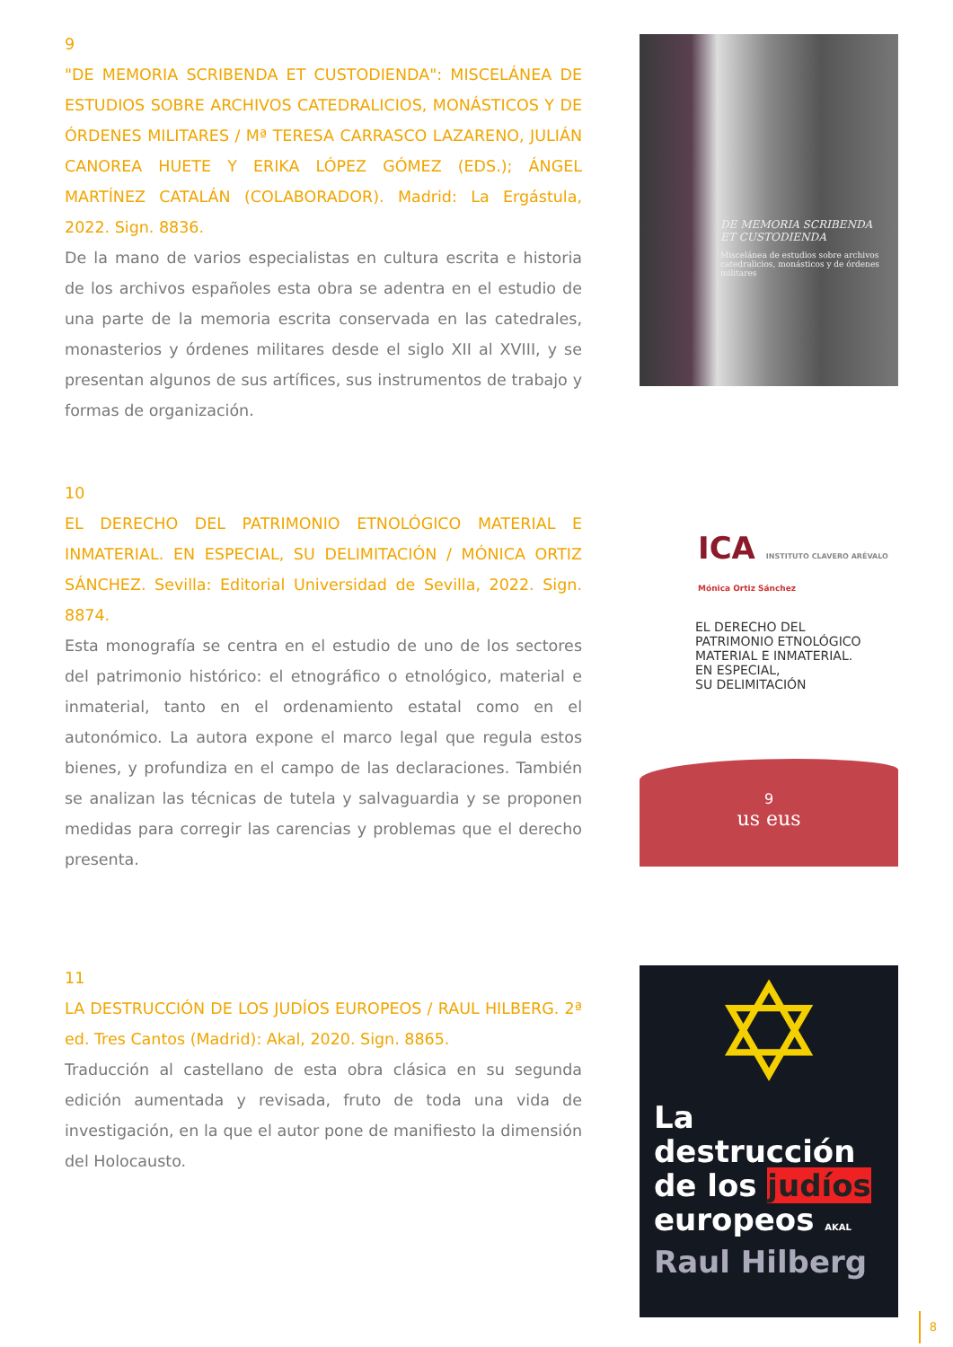9
"DE MEMORIA SCRIBENDA ET CUSTODIENDA": MISCELÁNEA DE ESTUDIOS SOBRE ARCHIVOS CATEDRALICIOS, MONÁSTICOS Y DE ÓRDENES MILITARES / Mª TERESA CARRASCO LAZARENO, JULIÁN CANOREA HUETE Y ERIKA LÓPEZ GÓMEZ (EDS.); ÁNGEL MARTÍNEZ CATALÁN (COLABORADOR). Madrid: La Ergástula, 2022. Sign. 8836.
De la mano de varios especialistas en cultura escrita e historia de los archivos españoles esta obra se adentra en el estudio de una parte de la memoria escrita conservada en las catedrales, monasterios y órdenes militares desde el siglo XII al XVIII, y se presentan algunos de sus artífices, sus instrumentos de trabajo y formas de organización.
DE MEMORIA SCRIBENDA
ET CUSTODIENDA
Miscelánea de estudios sobre archivos catedralicios, monásticos y de órdenes militares
10
EL DERECHO DEL PATRIMONIO ETNOLÓGICO MATERIAL E INMATERIAL. EN ESPECIAL, SU DELIMITACIÓN / MÓNICA ORTIZ SÁNCHEZ. Sevilla: Editorial Universidad de Sevilla, 2022. Sign. 8874.
Esta monografía se centra en el estudio de uno de los sectores del patrimonio histórico: el etnográfico o etnológico, material e inmaterial, tanto en el ordenamiento estatal como en el autonómico. La autora expone el marco legal que regula estos bienes, y profundiza en el campo de las declaraciones. También se analizan las técnicas de tutela y salvaguardia y se proponen medidas para corregir las carencias y problemas que el derecho presenta.
ICA INSTITUTO CLAVERO ARÉVALO
Mónica Ortiz Sánchez
EL DERECHO DEL
PATRIMONIO ETNOLÓGICO
MATERIAL E INMATERIAL.
EN ESPECIAL,
SU DELIMITACIÓN
9
us eus
11
LA DESTRUCCIÓN DE LOS JUDÍOS EUROPEOS / RAUL HILBERG. 2ª ed. Tres Cantos (Madrid): Akal, 2020. Sign. 8865.
Traducción al castellano de esta obra clásica en su segunda edición aumentada y revisada, fruto de toda una vida de investigación, en la que el autor pone de manifiesto la dimensión del Holocausto.
✡
La
destrucción
de los judíos
europeos AKAL
Raul Hilberg
8